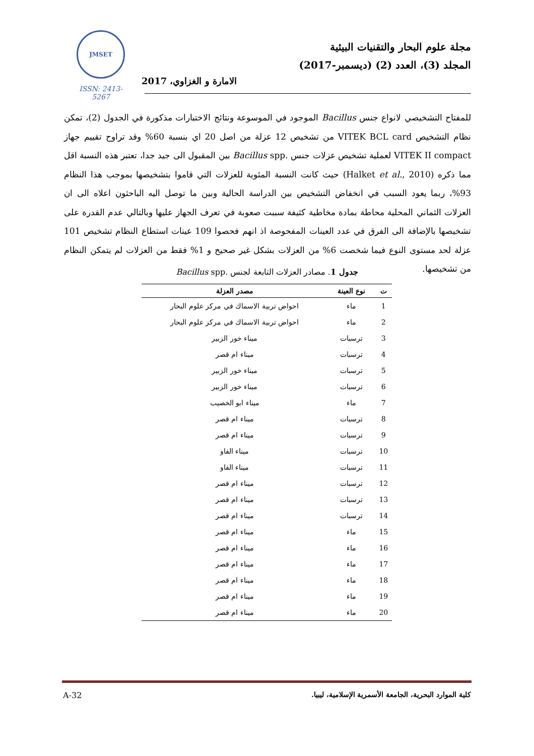JMSET
ISSN: 2413-5267
مجلة علوم البحار والتقنيات البيئية
المجلد (3)، العدد (2) (ديسمبر-2017)
الامارة و الغزاوي، 2017
للمفتاح التشخيصي لانواع جنس Bacillus الموجود في الموسوعة ونتائج الاختبارات مذكورة في الجدول (2)، تمكن نظام التشخيص VITEK BCL card من تشخيص 12 عزلة من اصل 20 اي بنسبة 60% وقد تراوح تقييم جهاز VITEK II compact لعملية تشخيص عزلات جنس .Bacillus spp بين المقبول الى جيد جدا، تعتبر هذه النسبة اقل مما ذكره (Halket et al., 2010) حيث كانت النسبة المئوية للعزلات التي قاموا بتشخيصها بموجب هذا النظام 93%، ربما يعود السبب في انخفاض التشخيص بين الدراسة الحالية وبين ما توصل اليه الباحثون اعلاه الى ان العزلات الثماني المحلية محاطة بمادة مخاطية كثيفة سببت صعوبة في تعرف الجهاز عليها وبالتالي عدم القدرة على تشخيصها بالإضافة الى الفرق في عدد العينات المفحوصة اذ انهم فحصوا 109 عينات استطاع النظام تشخيص 101 عزلة لحد مستوى النوع فيما شخصت 6% من العزلات بشكل غير صحيح و 1% فقط من العزلات لم يتمكن النظام من تشخيصها.
جدول 1. مصادر العزلات التابعة لجنس .Bacillus spp
| ت | نوع العينة | مصدر العزلة |
| --- | --- | --- |
| 1 | ماء | احواض تربية الاسماك في مركز علوم البحار |
| 2 | ماء | احواض تربية الاسماك في مركز علوم البحار |
| 3 | ترسبات | ميناء خور الزبير |
| 4 | ترسبات | ميناء ام قصر |
| 5 | ترسبات | ميناء خور الزبير |
| 6 | ترسبات | ميناء خور الزبير |
| 7 | ماء | ميناء ابو الخصيب |
| 8 | ترسبات | ميناء ام قصر |
| 9 | ترسبات | ميناء ام قصر |
| 10 | ترسبات | ميناء الفاو |
| 11 | ترسبات | ميناء الفاو |
| 12 | ترسبات | ميناء ام قصر |
| 13 | ترسبات | ميناء ام قصر |
| 14 | ترسبات | ميناء ام قصر |
| 15 | ماء | ميناء ام قصر |
| 16 | ماء | ميناء ام قصر |
| 17 | ماء | ميناء ام قصر |
| 18 | ماء | ميناء ام قصر |
| 19 | ماء | ميناء ام قصر |
| 20 | ماء | ميناء ام قصر |
كلية الموارد البحرية، الجامعة الأسمرية الإسلامية، ليبيا.
A-32